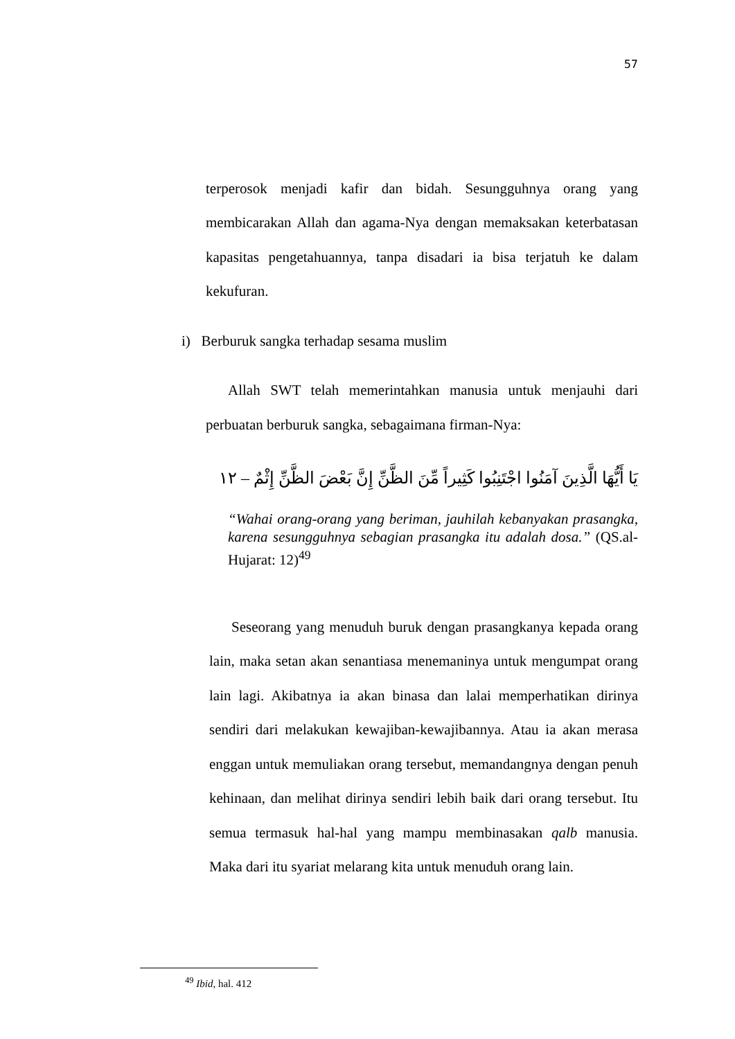57
terperosok menjadi kafir dan bidah. Sesungguhnya orang yang membicarakan Allah dan agama-Nya dengan memaksakan keterbatasan kapasitas pengetahuannya, tanpa disadari ia bisa terjatuh ke dalam kekufuran.
i) Berburuk sangka terhadap sesama muslim
Allah SWT telah memerintahkan manusia untuk menjauhi dari perbuatan berburuk sangka, sebagaimana firman-Nya:
يَا أَيُّهَا الَّذِينَ آمَنُوا اجْتَنِبُوا كَثِيراً مِّنَ الظَّنِّ إِنَّ بَعْضَ الظَّنِّ إِثْمٌ – ١٢
“Wahai orang-orang yang beriman, jauhilah kebanyakan prasangka, karena sesungguhnya sebagian prasangka itu adalah dosa.” (QS.al-Hujarat: 12)<sup>49</sup>
Seseorang yang menuduh buruk dengan prasangkanya kepada orang lain, maka setan akan senantiasa menemaninya untuk mengumpat orang lain lagi. Akibatnya ia akan binasa dan lalai memperhatikan dirinya sendiri dari melakukan kewajiban-kewajibannya. Atau ia akan merasa enggan untuk memuliakan orang tersebut, memandangnya dengan penuh kehinaan, dan melihat dirinya sendiri lebih baik dari orang tersebut. Itu semua termasuk hal-hal yang mampu membinasakan qalb manusia. Maka dari itu syariat melarang kita untuk menuduh orang lain.
<sup>49</sup> Ibid, hal. 412